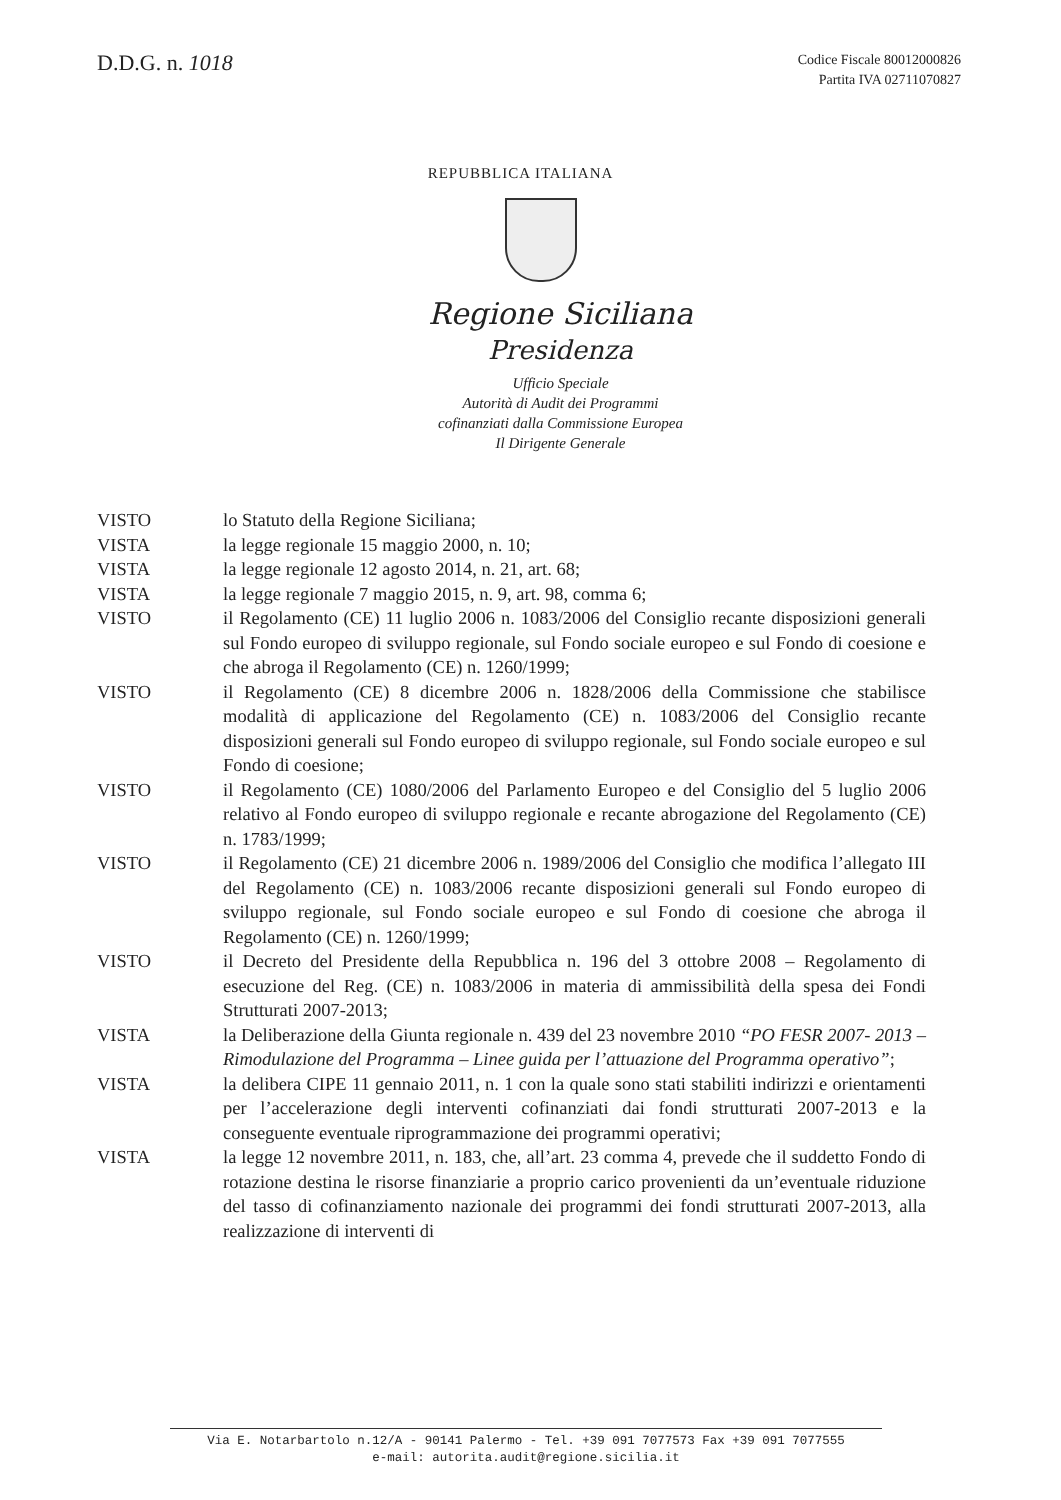D.D.G. n. 1018
Codice Fiscale 80012000826
Partita IVA 02711070827
REPUBBLICA ITALIANA
Regione Siciliana
Presidenza
Ufficio Speciale
Autorità di Audit dei Programmi
cofinanziati dalla Commissione Europea
Il Dirigente Generale
VISTO lo Statuto della Regione Siciliana;
VISTA la legge regionale 15 maggio 2000, n. 10;
VISTA la legge regionale 12 agosto 2014, n. 21, art. 68;
VISTA la legge regionale 7 maggio 2015, n. 9, art. 98, comma 6;
VISTO il Regolamento (CE) 11 luglio 2006 n. 1083/2006 del Consiglio recante disposizioni generali sul Fondo europeo di sviluppo regionale, sul Fondo sociale europeo e sul Fondo di coesione e che abroga il Regolamento (CE) n. 1260/1999;
VISTO il Regolamento (CE) 8 dicembre 2006 n. 1828/2006 della Commissione che stabilisce modalità di applicazione del Regolamento (CE) n. 1083/2006 del Consiglio recante disposizioni generali sul Fondo europeo di sviluppo regionale, sul Fondo sociale europeo e sul Fondo di coesione;
VISTO il Regolamento (CE) 1080/2006 del Parlamento Europeo e del Consiglio del 5 luglio 2006 relativo al Fondo europeo di sviluppo regionale e recante abrogazione del Regolamento (CE) n. 1783/1999;
VISTO il Regolamento (CE) 21 dicembre 2006 n. 1989/2006 del Consiglio che modifica l’allegato III del Regolamento (CE) n. 1083/2006 recante disposizioni generali sul Fondo europeo di sviluppo regionale, sul Fondo sociale europeo e sul Fondo di coesione che abroga il Regolamento (CE) n. 1260/1999;
VISTO il Decreto del Presidente della Repubblica n. 196 del 3 ottobre 2008 – Regolamento di esecuzione del Reg. (CE) n. 1083/2006 in materia di ammissibilità della spesa dei Fondi Strutturati 2007-2013;
VISTA la Deliberazione della Giunta regionale n. 439 del 23 novembre 2010 “PO FESR 2007- 2013 – Rimodulazione del Programma – Linee guida per l’attuazione del Programma operativo”;
VISTA la delibera CIPE 11 gennaio 2011, n. 1 con la quale sono stati stabiliti indirizzi e orientamenti per l’accelerazione degli interventi cofinanziati dai fondi strutturati 2007-2013 e la conseguente eventuale riprogrammazione dei programmi operativi;
VISTA la legge 12 novembre 2011, n. 183, che, all’art. 23 comma 4, prevede che il suddetto Fondo di rotazione destina le risorse finanziarie a proprio carico provenienti da un’eventuale riduzione del tasso di cofinanziamento nazionale dei programmi dei fondi strutturati 2007-2013, alla realizzazione di interventi di
Via E. Notarbartolo n.12/A - 90141 Palermo - Tel. +39 091 7077573 Fax +39 091 7077555
e-mail: autorita.audit@regione.sicilia.it